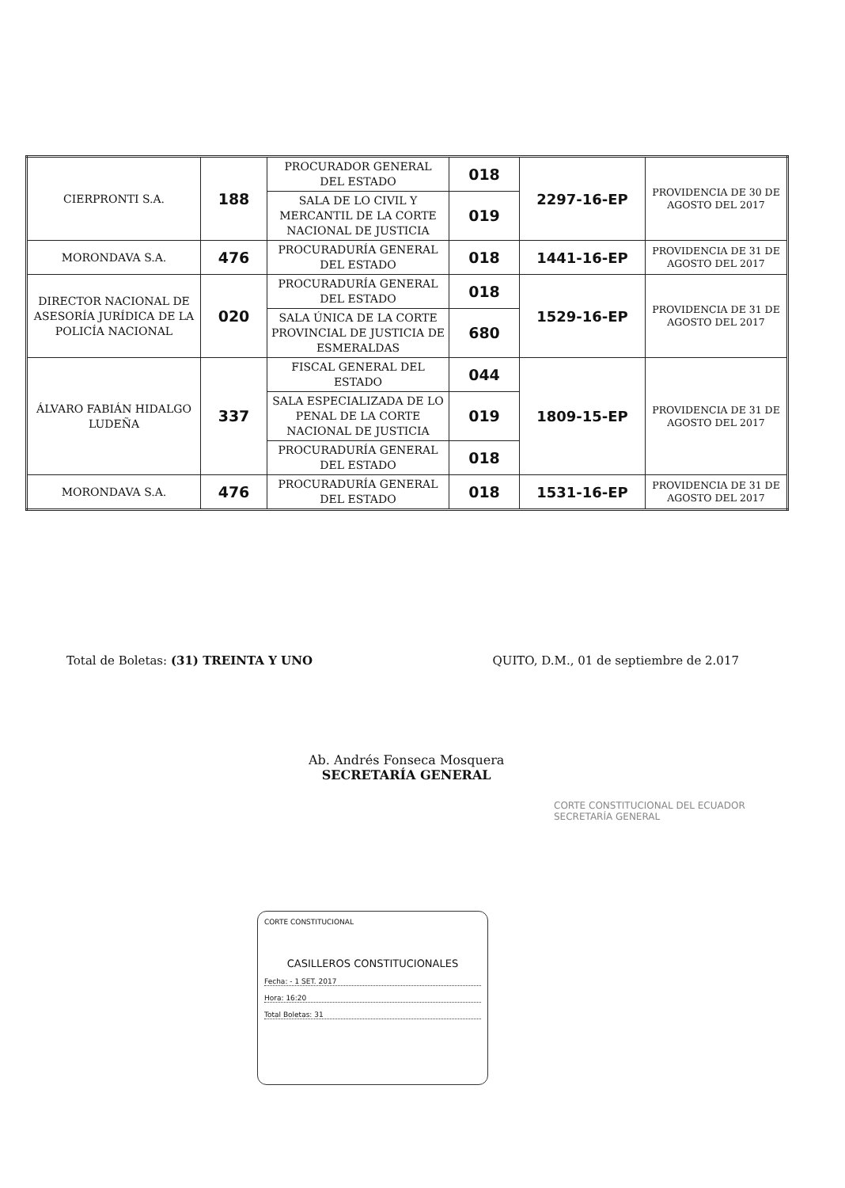| CIERPRONTI S.A. | 188 | PROCURADOR GENERAL DEL ESTADO | 018 | 2297-16-EP | PROVIDENCIA DE 30 DE AGOSTO DEL 2017 |
| | | SALA DE LO CIVIL Y MERCANTIL DE LA CORTE NACIONAL DE JUSTICIA | 019 | | |
| MORONDAVA S.A. | 476 | PROCURADURÍA GENERAL DEL ESTADO | 018 | 1441-16-EP | PROVIDENCIA DE 31 DE AGOSTO DEL 2017 |
| DIRECTOR NACIONAL DE ASESORÍA JURÍDICA DE LA POLICÍA NACIONAL | 020 | PROCURADURÍA GENERAL DEL ESTADO | 018 | 1529-16-EP | PROVIDENCIA DE 31 DE AGOSTO DEL 2017 |
| | | SALA ÚNICA DE LA CORTE PROVINCIAL DE JUSTICIA DE ESMERALDAS | 680 | | |
| ÁLVARO FABIÁN HIDALGO LUDEÑA | 337 | FISCAL GENERAL DEL ESTADO | 044 | 1809-15-EP | PROVIDENCIA DE 31 DE AGOSTO DEL 2017 |
| | | SALA ESPECIALIZADA DE LO PENAL DE LA CORTE NACIONAL DE JUSTICIA | 019 | | |
| | | PROCURADURÍA GENERAL DEL ESTADO | 018 | | |
| MORONDAVA S.A. | 476 | PROCURADURÍA GENERAL DEL ESTADO | 018 | 1531-16-EP | PROVIDENCIA DE 31 DE AGOSTO DEL 2017 |
Total de Boletas: (31) TREINTA Y UNO QUITO, D.M., 01 de septiembre de 2.017
Ab. Andrés Fonseca Mosquera
SECRETARÍA GENERAL
CORTE CONSTITUCIONAL DEL ECUADOR
SECRETARÍA GENERAL
CORTE CONSTITUCIONAL
CASILLEROS CONSTITUCIONALES
Fecha: - 1 SET. 2017
Hora: 16:20
Total Boletas: 31